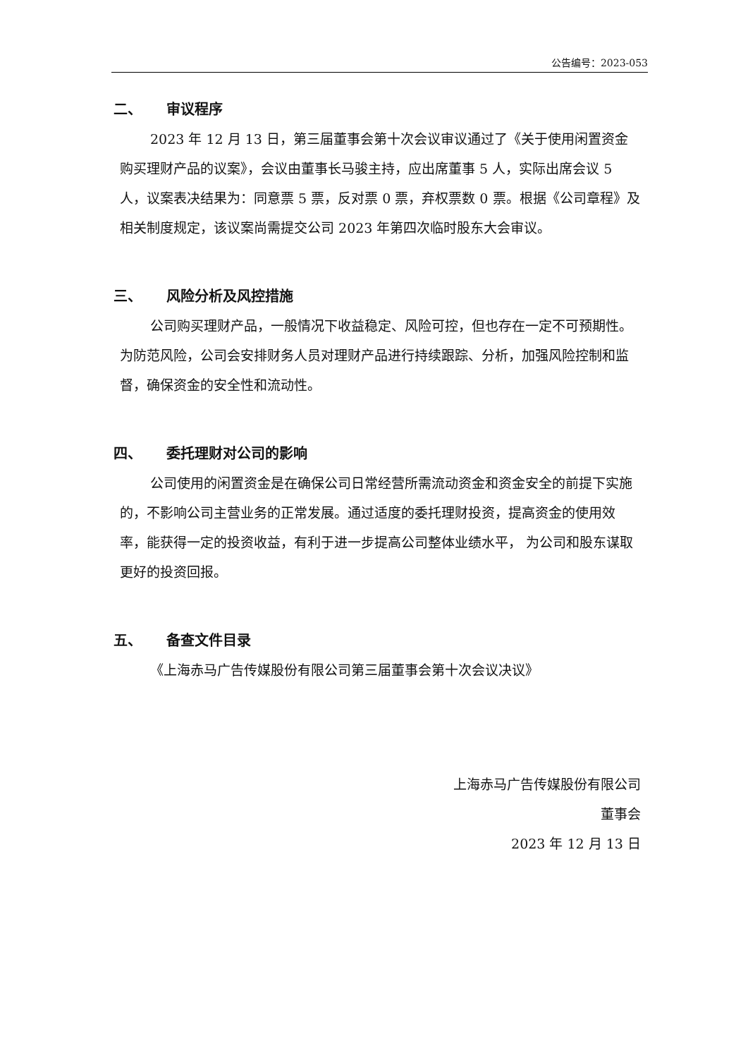公告编号：2023-053
二、 审议程序
2023 年 12 月 13 日，第三届董事会第十次会议审议通过了《关于使用闲置资金购买理财产品的议案》，会议由董事长马骏主持，应出席董事 5 人，实际出席会议 5 人，议案表决结果为：同意票 5 票，反对票 0 票，弃权票数 0 票。根据《公司章程》及相关制度规定，该议案尚需提交公司 2023 年第四次临时股东大会审议。
三、 风险分析及风控措施
公司购买理财产品，一般情况下收益稳定、风险可控，但也存在一定不可预期性。为防范风险，公司会安排财务人员对理财产品进行持续跟踪、分析，加强风险控制和监督，确保资金的安全性和流动性。
四、 委托理财对公司的影响
公司使用的闲置资金是在确保公司日常经营所需流动资金和资金安全的前提下实施的，不影响公司主营业务的正常发展。通过适度的委托理财投资，提高资金的使用效率，能获得一定的投资收益，有利于进一步提高公司整体业绩水平， 为公司和股东谋取更好的投资回报。
五、 备查文件目录
《上海赤马广告传媒股份有限公司第三届董事会第十次会议决议》
上海赤马广告传媒股份有限公司
董事会
2023 年 12 月 13 日